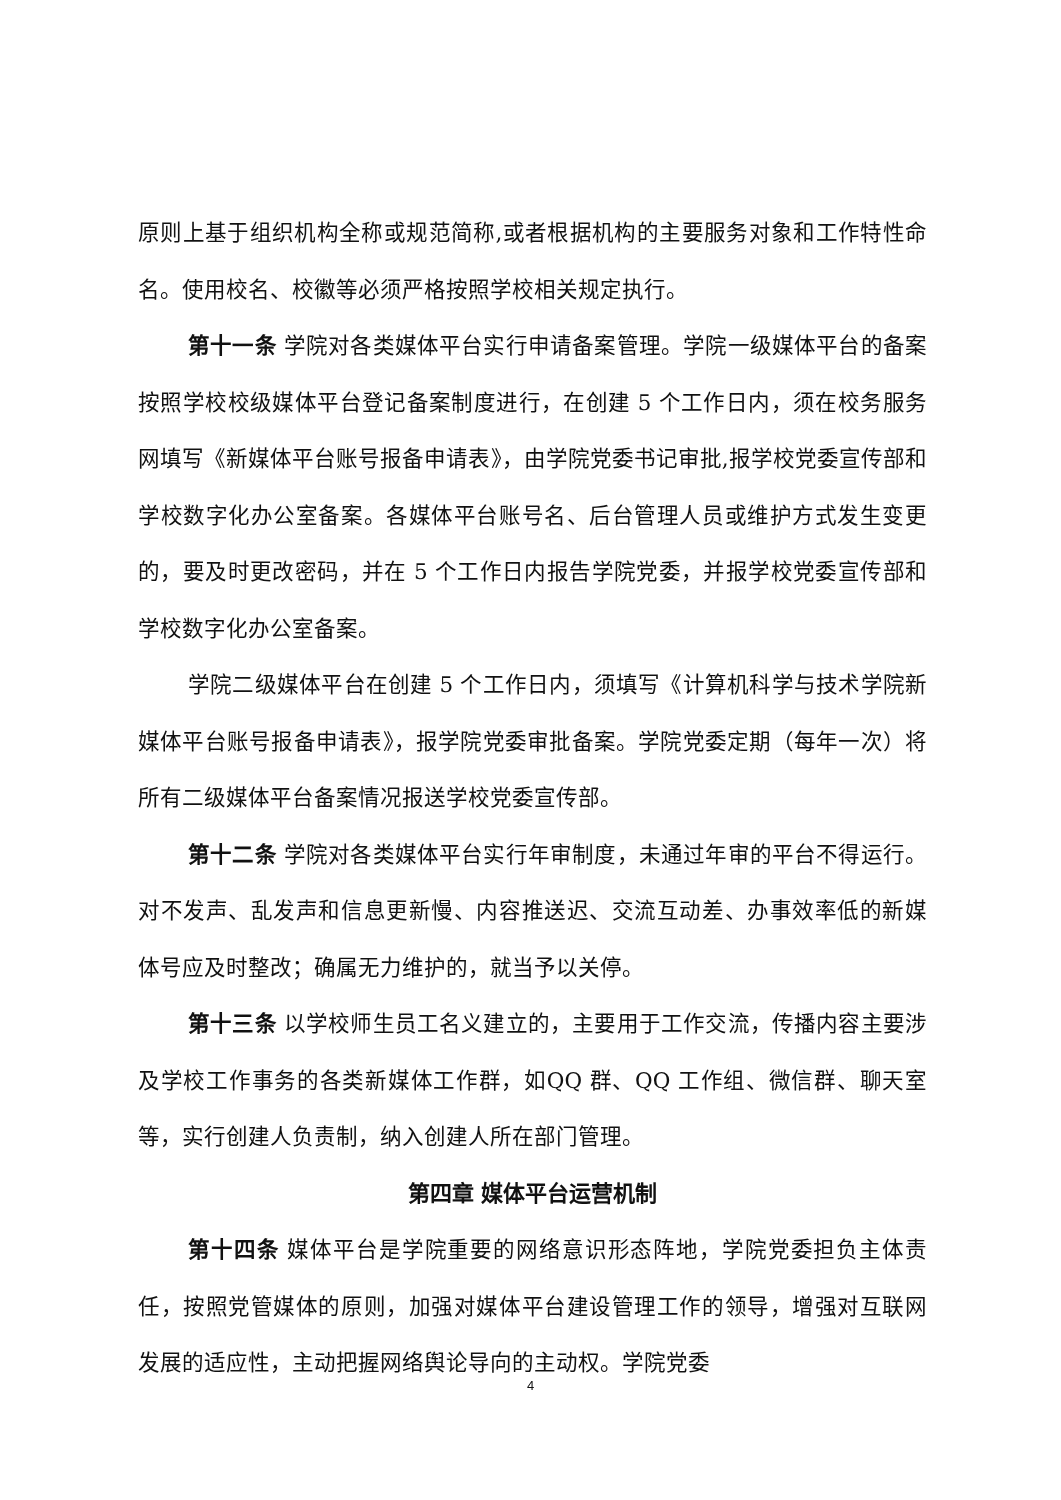原则上基于组织机构全称或规范简称,或者根据机构的主要服务对象和工作特性命名。使用校名、校徽等必须严格按照学校相关规定执行。
第十一条 学院对各类媒体平台实行申请备案管理。学院一级媒体平台的备案按照学校校级媒体平台登记备案制度进行，在创建 5 个工作日内，须在校务服务网填写《新媒体平台账号报备申请表》，由学院党委书记审批,报学校党委宣传部和学校数字化办公室备案。各媒体平台账号名、后台管理人员或维护方式发生变更的，要及时更改密码，并在 5 个工作日内报告学院党委，并报学校党委宣传部和学校数字化办公室备案。
学院二级媒体平台在创建 5 个工作日内，须填写《计算机科学与技术学院新媒体平台账号报备申请表》，报学院党委审批备案。学院党委定期（每年一次）将所有二级媒体平台备案情况报送学校党委宣传部。
第十二条 学院对各类媒体平台实行年审制度，未通过年审的平台不得运行。对不发声、乱发声和信息更新慢、内容推送迟、交流互动差、办事效率低的新媒体号应及时整改；确属无力维护的，就当予以关停。
第十三条 以学校师生员工名义建立的，主要用于工作交流，传播内容主要涉及学校工作事务的各类新媒体工作群，如QQ 群、QQ 工作组、微信群、聊天室等，实行创建人负责制，纳入创建人所在部门管理。
第四章 媒体平台运营机制
第十四条 媒体平台是学院重要的网络意识形态阵地，学院党委担负主体责任，按照党管媒体的原则，加强对媒体平台建设管理工作的领导，增强对互联网发展的适应性，主动把握网络舆论导向的主动权。学院党委
4